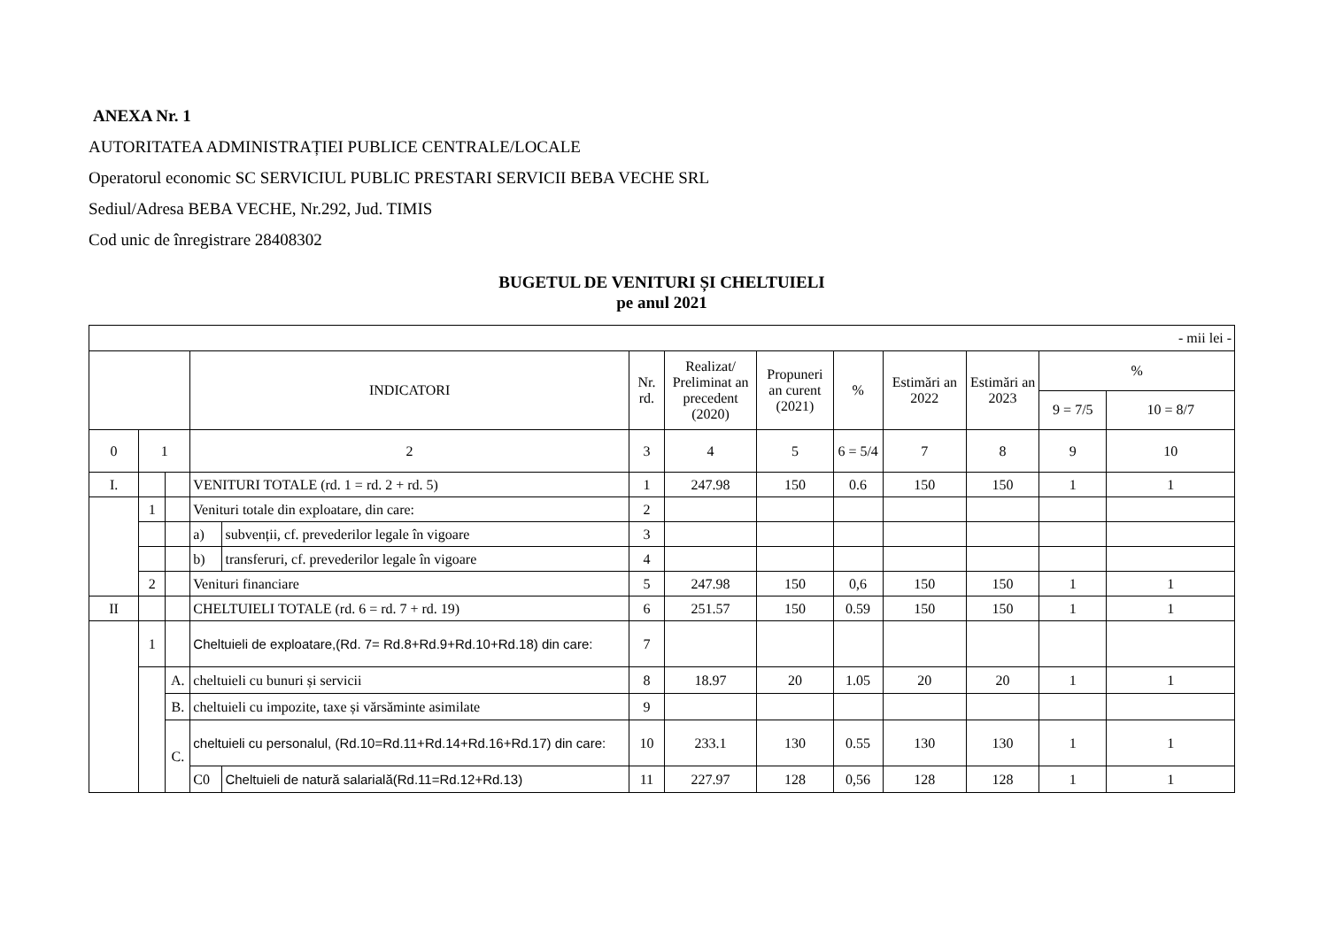ANEXA Nr. 1
AUTORITATEA ADMINISTRAȚIEI PUBLICE CENTRALE/LOCALE
Operatorul economic SC SERVICIUL PUBLIC PRESTARI SERVICII BEBA VECHE SRL
Sediul/Adresa BEBA VECHE, Nr.292, Jud. TIMIS
Cod unic de înregistrare 28408302
BUGETUL DE VENITURI ȘI CHELTUIELI
pe anul 2021
| - mii lei - | | | | | | | | | | | | |
| | | | INDICATORI | | Nr. rd. | Realizat/ Preliminat an precedent (2020) | Propuneri an curent (2021) | % | Estimări an 2022 | Estimări an 2023 | % | |
| | | | | | | | | | | | 9 = 7/5 | 10 = 8/7 |
| 0 | 1 | | 2 | | 3 | 4 | 5 | 6 = 5/4 | 7 | 8 | 9 | 10 |
| I. | | | VENITURI TOTALE (rd. 1 = rd. 2 + rd. 5) | | 1 | 247.98 | 150 | 0.6 | 150 | 150 | 1 | 1 |
| | 1 | | Venituri totale din exploatare, din care: | | 2 | | | | | | | |
| | | | a) | subvenții, cf. prevederilor legale în vigoare | 3 | | | | | | | |
| | | | b) | transferuri, cf. prevederilor legale în vigoare | 4 | | | | | | | |
| | 2 | | Venituri financiare | | 5 | 247.98 | 150 | 0,6 | 150 | 150 | 1 | 1 |
| II | | | CHELTUIELI TOTALE (rd. 6 = rd. 7 + rd. 19) | | 6 | 251.57 | 150 | 0.59 | 150 | 150 | 1 | 1 |
| | 1 | | Cheltuieli de exploatare,(Rd. 7= Rd.8+Rd.9+Rd.10+Rd.18) din care: | | 7 | | | | | | | |
| | | A. | cheltuieli cu bunuri și servicii | | 8 | 18.97 | 20 | 1.05 | 20 | 20 | 1 | 1 |
| | | B. | cheltuieli cu impozite, taxe și vărsăminte asimilate | | 9 | | | | | | | |
| | | C. | cheltuieli cu personalul, (Rd.10=Rd.11+Rd.14+Rd.16+Rd.17) din care: | | 10 | 233.1 | 130 | 0.55 | 130 | 130 | 1 | 1 |
| | | | C0 | Cheltuieli de natură salarială(Rd.11=Rd.12+Rd.13) | 11 | 227.97 | 128 | 0,56 | 128 | 128 | 1 | 1 |